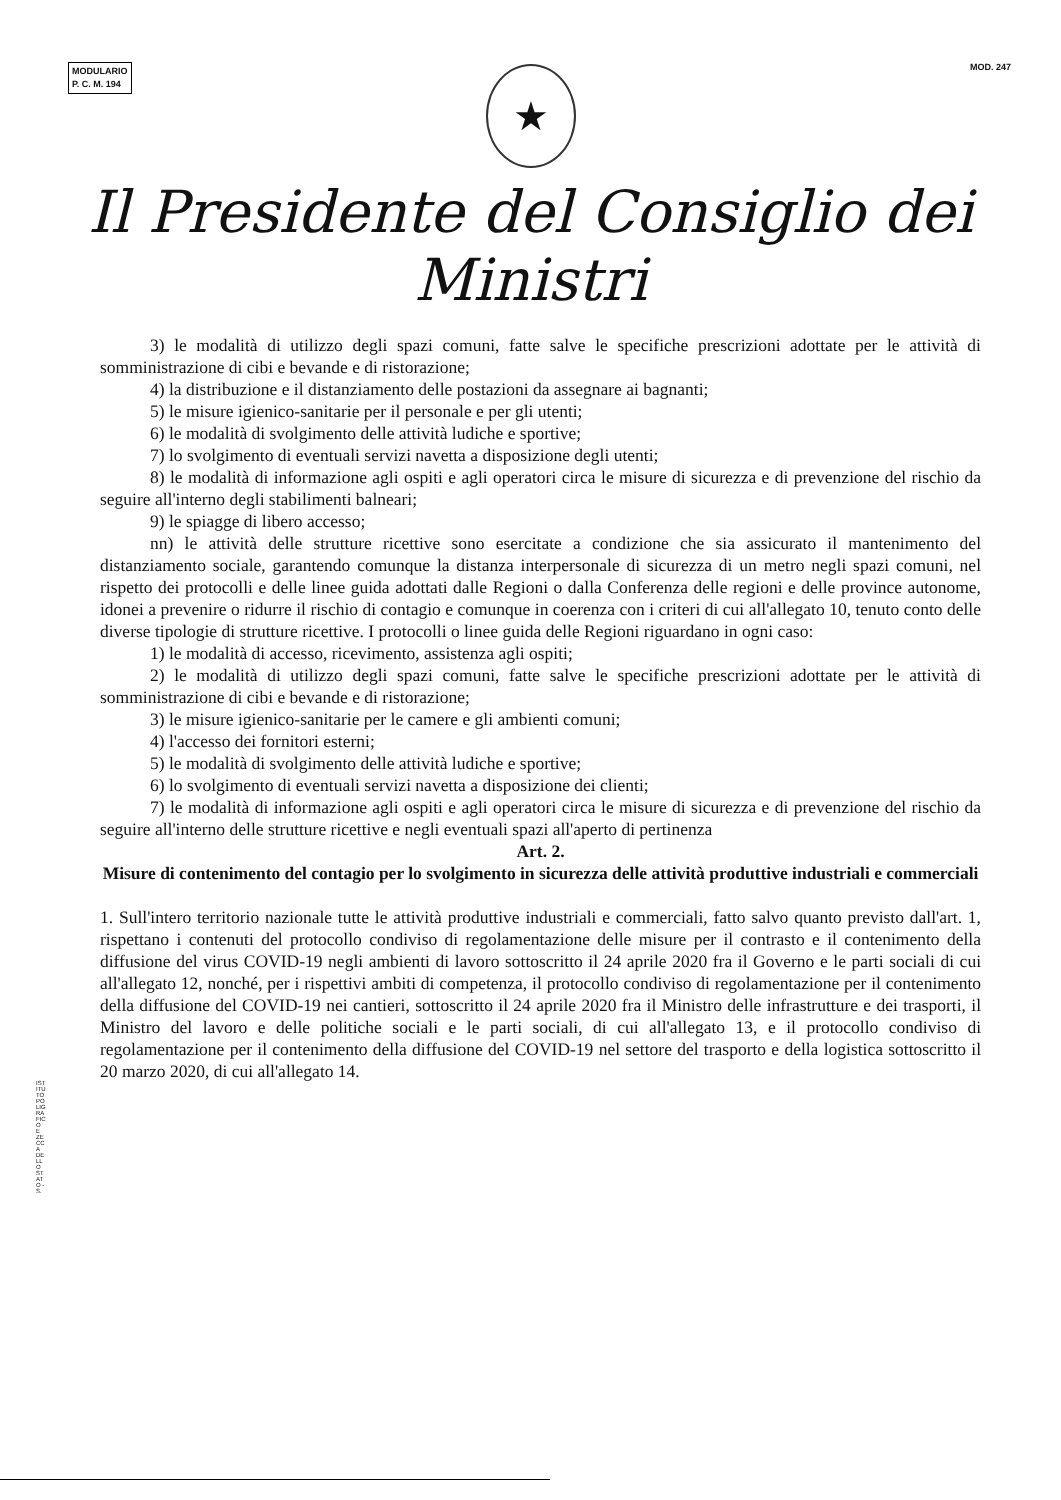MODULARIO
P. C. M. 194
MOD. 247
★
Il Presidente del Consiglio dei Ministri
3) le modalità di utilizzo degli spazi comuni, fatte salve le specifiche prescrizioni adottate per le attività di somministrazione di cibi e bevande e di ristorazione;
4) la distribuzione e il distanziamento delle postazioni da assegnare ai bagnanti;
5) le misure igienico-sanitarie per il personale e per gli utenti;
6) le modalità di svolgimento delle attività ludiche e sportive;
7) lo svolgimento di eventuali servizi navetta a disposizione degli utenti;
8) le modalità di informazione agli ospiti e agli operatori circa le misure di sicurezza e di prevenzione del rischio da seguire all'interno degli stabilimenti balneari;
9) le spiagge di libero accesso;
nn) le attività delle strutture ricettive sono esercitate a condizione che sia assicurato il mantenimento del distanziamento sociale, garantendo comunque la distanza interpersonale di sicurezza di un metro negli spazi comuni, nel rispetto dei protocolli e delle linee guida adottati dalle Regioni o dalla Conferenza delle regioni e delle province autonome, idonei a prevenire o ridurre il rischio di contagio e comunque in coerenza con i criteri di cui all'allegato 10, tenuto conto delle diverse tipologie di strutture ricettive. I protocolli o linee guida delle Regioni riguardano in ogni caso:
1) le modalità di accesso, ricevimento, assistenza agli ospiti;
2) le modalità di utilizzo degli spazi comuni, fatte salve le specifiche prescrizioni adottate per le attività di somministrazione di cibi e bevande e di ristorazione;
3) le misure igienico-sanitarie per le camere e gli ambienti comuni;
4) l'accesso dei fornitori esterni;
5) le modalità di svolgimento delle attività ludiche e sportive;
6) lo svolgimento di eventuali servizi navetta a disposizione dei clienti;
7) le modalità di informazione agli ospiti e agli operatori circa le misure di sicurezza e di prevenzione del rischio da seguire all'interno delle strutture ricettive e negli eventuali spazi all'aperto di pertinenza
Art. 2.
Misure di contenimento del contagio per lo svolgimento in sicurezza delle attività produttive industriali e commerciali
1. Sull'intero territorio nazionale tutte le attività produttive industriali e commerciali, fatto salvo quanto previsto dall'art. 1, rispettano i contenuti del protocollo condiviso di regolamentazione delle misure per il contrasto e il contenimento della diffusione del virus COVID-19 negli ambienti di lavoro sottoscritto il 24 aprile 2020 fra il Governo e le parti sociali di cui all'allegato 12, nonché, per i rispettivi ambiti di competenza, il protocollo condiviso di regolamentazione per il contenimento della diffusione del COVID-19 nei cantieri, sottoscritto il 24 aprile 2020 fra il Ministro delle infrastrutture e dei trasporti, il Ministro del lavoro e delle politiche sociali e le parti sociali, di cui all'allegato 13, e il protocollo condiviso di regolamentazione per il contenimento della diffusione del COVID-19 nel settore del trasporto e della logistica sottoscritto il 20 marzo 2020, di cui all'allegato 14.
ISTITUTO POLIGRAFICO E ZECCA DELLO STATO - S.